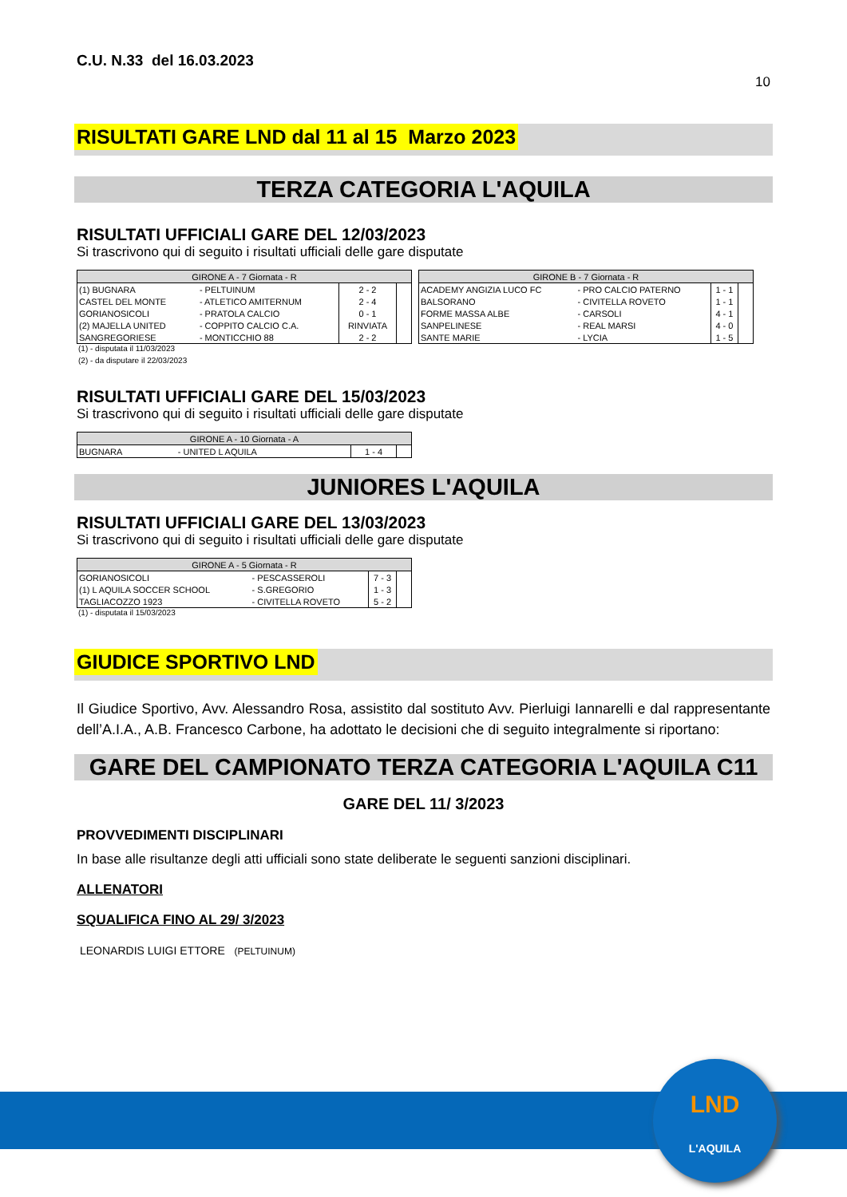C.U. N.33 del 16.03.2023
10
RISULTATI GARE LND dal 11 al 15 Marzo 2023
TERZA CATEGORIA L'AQUILA
RISULTATI UFFICIALI GARE DEL 12/03/2023
Si trascrivono qui di seguito i risultati ufficiali delle gare disputate
| GIRONE A - 7 Giornata - R | | | |
| (1) BUGNARA | - PELTUINUM | 2 - 2 | |
| CASTEL DEL MONTE | - ATLETICO AMITERNUM | 2 - 4 | |
| GORIANOSICOLI | - PRATOLA CALCIO | 0 - 1 | |
| (2) MAJELLA UNITED | - COPPITO CALCIO C.A. | RINVIATA | |
| SANGREGORIESE | - MONTICCHIO 88 | 2 - 2 | |
| GIRONE B - 7 Giornata - R | | | |
| ACADEMY ANGIZIA LUCO FC | - PRO CALCIO PATERNO | 1 - 1 | |
| BALSORANO | - CIVITELLA ROVETO | 1 - 1 | |
| FORME MASSA ALBE | - CARSOLI | 4 - 1 | |
| SANPELINESE | - REAL MARSI | 4 - 0 | |
| SANTE MARIE | - LYCIA | 1 - 5 | |
(1) - disputata il 11/03/2023
(2) - da disputare il 22/03/2023
RISULTATI UFFICIALI GARE DEL 15/03/2023
Si trascrivono qui di seguito i risultati ufficiali delle gare disputate
| GIRONE A - 10 Giornata - A | | | |
| BUGNARA | - UNITED L AQUILA | 1 - 4 | |
JUNIORES L'AQUILA
RISULTATI UFFICIALI GARE DEL 13/03/2023
Si trascrivono qui di seguito i risultati ufficiali delle gare disputate
| GIRONE A - 5 Giornata - R | | | |
| GORIANOSICOLI | - PESCASSEROLI | 7 - 3 | |
| (1) L AQUILA SOCCER SCHOOL | - S.GREGORIO | 1 - 3 | |
| TAGLIACOZZO 1923 | - CIVITELLA ROVETO | 5 - 2 | |
(1) - disputata il 15/03/2023
GIUDICE SPORTIVO LND
Il Giudice Sportivo, Avv. Alessandro Rosa, assistito dal sostituto Avv. Pierluigi Iannarelli e dal rappresentante dell’A.I.A., A.B. Francesco Carbone, ha adottato le decisioni che di seguito integralmente si riportano:
GARE DEL CAMPIONATO TERZA CATEGORIA L'AQUILA C11
GARE DEL 11/ 3/2023
PROVVEDIMENTI DISCIPLINARI
In base alle risultanze degli atti ufficiali sono state deliberate le seguenti sanzioni disciplinari.
ALLENATORI
SQUALIFICA FINO AL 29/ 3/2023
LEONARDIS LUIGI ETTORE (PELTUINUM)
LND
L'AQUILA